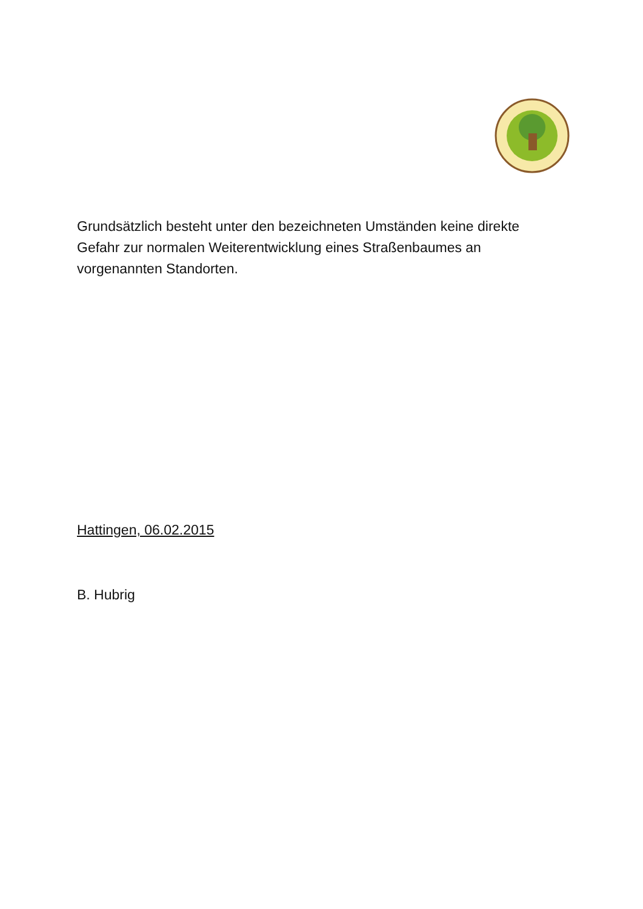Grundsätzlich besteht unter den bezeichneten Umständen keine direkte Gefahr zur normalen Weiterentwicklung eines Straßenbaumes an vorgenannten Standorten.
Hattingen, 06.02.2015
B. Hubrig